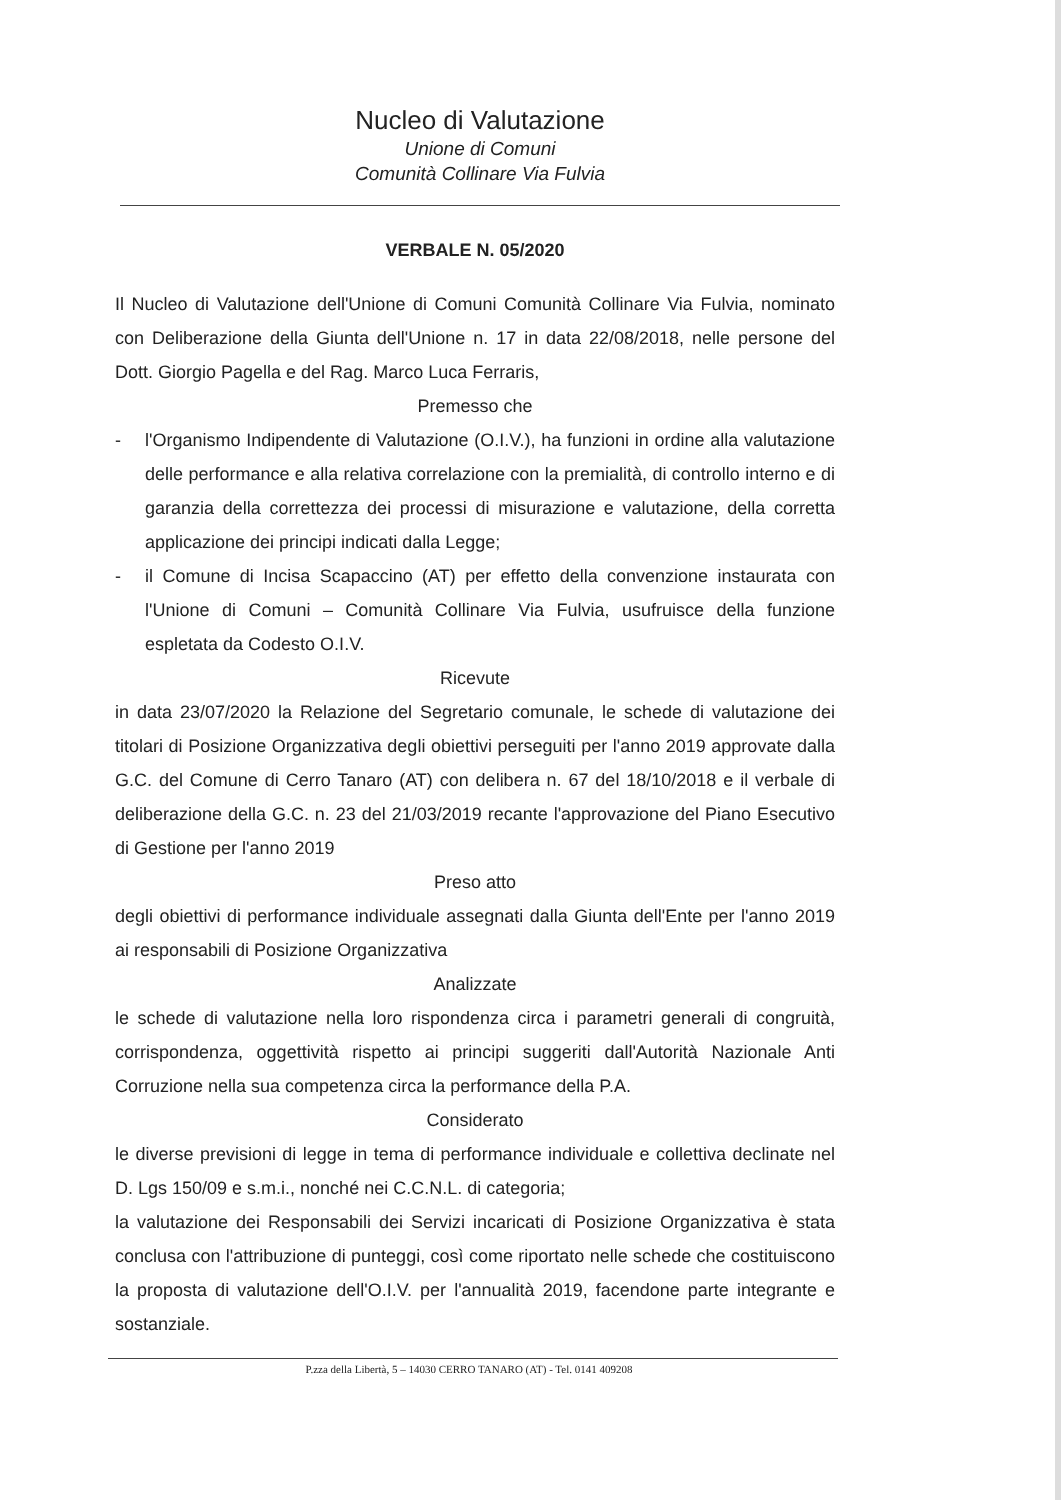Nucleo di Valutazione
Unione di Comuni
Comunità Collinare Via Fulvia
VERBALE N. 05/2020
Il Nucleo di Valutazione dell'Unione di Comuni Comunità Collinare Via Fulvia, nominato con Deliberazione della Giunta dell'Unione n. 17 in data 22/08/2018, nelle persone del Dott. Giorgio Pagella e del Rag. Marco Luca Ferraris,
Premesso che
- l'Organismo Indipendente di Valutazione (O.I.V.), ha funzioni in ordine alla valutazione delle performance e alla relativa correlazione con la premialità, di controllo interno e di garanzia della correttezza dei processi di misurazione e valutazione, della corretta applicazione dei principi indicati dalla Legge;
- il Comune di Incisa Scapaccino (AT) per effetto della convenzione instaurata con l'Unione di Comuni – Comunità Collinare Via Fulvia, usufruisce della funzione espletata da Codesto O.I.V.
Ricevute
in data 23/07/2020 la Relazione del Segretario comunale, le schede di valutazione dei titolari di Posizione Organizzativa degli obiettivi perseguiti per l'anno 2019 approvate dalla G.C. del Comune di Cerro Tanaro (AT) con delibera n. 67 del 18/10/2018 e il verbale di deliberazione della G.C. n. 23 del 21/03/2019 recante l'approvazione del Piano Esecutivo di Gestione per l'anno 2019
Preso atto
degli obiettivi di performance individuale assegnati dalla Giunta dell'Ente per l'anno 2019 ai responsabili di Posizione Organizzativa
Analizzate
le schede di valutazione nella loro rispondenza circa i parametri generali di congruità, corrispondenza, oggettività rispetto ai principi suggeriti dall'Autorità Nazionale Anti Corruzione nella sua competenza circa la performance della P.A.
Considerato
le diverse previsioni di legge in tema di performance individuale e collettiva declinate nel D. Lgs 150/09 e s.m.i., nonché nei C.C.N.L. di categoria;
la valutazione dei Responsabili dei Servizi incaricati di Posizione Organizzativa è stata conclusa con l'attribuzione di punteggi, così come riportato nelle schede che costituiscono la proposta di valutazione dell'O.I.V. per l'annualità 2019, facendone parte integrante e sostanziale.
P.zza della Libertà, 5 – 14030 CERRO TANARO (AT) - Tel. 0141 409208